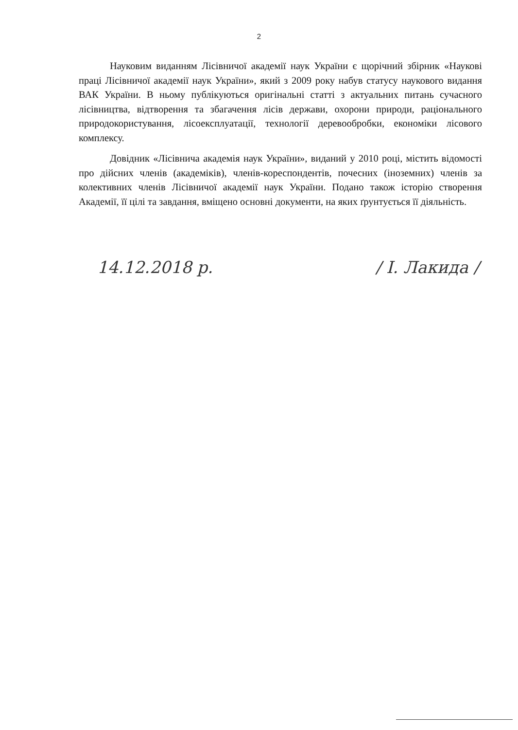2
Науковим виданням Лісівничої академії наук України є щорічний збірник «Наукові праці Лісівничої академії наук України», який з 2009 року набув статусу наукового видання ВАК України. В ньому публікуються оригінальні статті з актуальних питань сучасного лісівництва, відтворення та збагачення лісів держави, охорони природи, раціонального природокористування, лісоексплуатації, технології деревообробки, економіки лісового комплексу.
Довідник «Лісівнича академія наук України», виданий у 2010 році, містить відомості про дійсних членів (академіків), членів-кореспондентів, почесних (іноземних) членів за колективних членів Лісівничої академії наук України. Подано також історію створення Академії, її цілі та завдання, вміщено основні документи, на яких ґрунтується її діяльність.
14.12.2018 р. / І. Лакида /